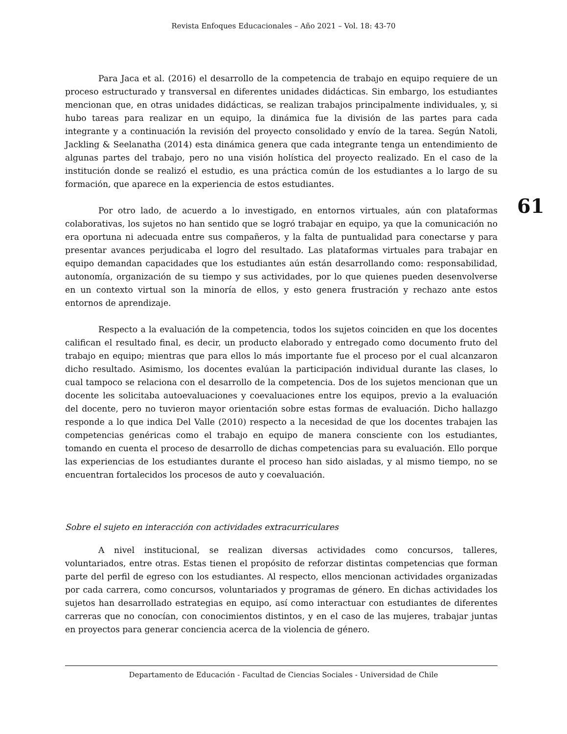Revista Enfoques Educacionales – Año 2021 – Vol. 18: 43-70
Para Jaca et al. (2016) el desarrollo de la competencia de trabajo en equipo requiere de un proceso estructurado y transversal en diferentes unidades didácticas. Sin embargo, los estudiantes mencionan que, en otras unidades didácticas, se realizan trabajos principalmente individuales, y, si hubo tareas para realizar en un equipo, la dinámica fue la división de las partes para cada integrante y a continuación la revisión del proyecto consolidado y envío de la tarea. Según Natoli, Jackling & Seelanatha (2014) esta dinámica genera que cada integrante tenga un entendimiento de algunas partes del trabajo, pero no una visión holística del proyecto realizado. En el caso de la institución donde se realizó el estudio, es una práctica común de los estudiantes a lo largo de su formación, que aparece en la experiencia de estos estudiantes.
Por otro lado, de acuerdo a lo investigado, en entornos virtuales, aún con plataformas colaborativas, los sujetos no han sentido que se logró trabajar en equipo, ya que la comunicación no era oportuna ni adecuada entre sus compañeros, y la falta de puntualidad para conectarse y para presentar avances perjudicaba el logro del resultado. Las plataformas virtuales para trabajar en equipo demandan capacidades que los estudiantes aún están desarrollando como: responsabilidad, autonomía, organización de su tiempo y sus actividades, por lo que quienes pueden desenvolverse en un contexto virtual son la minoría de ellos, y esto genera frustración y rechazo ante estos entornos de aprendizaje.
Respecto a la evaluación de la competencia, todos los sujetos coinciden en que los docentes califican el resultado final, es decir, un producto elaborado y entregado como documento fruto del trabajo en equipo; mientras que para ellos lo más importante fue el proceso por el cual alcanzaron dicho resultado. Asimismo, los docentes evalúan la participación individual durante las clases, lo cual tampoco se relaciona con el desarrollo de la competencia. Dos de los sujetos mencionan que un docente les solicitaba autoevaluaciones y coevaluaciones entre los equipos, previo a la evaluación del docente, pero no tuvieron mayor orientación sobre estas formas de evaluación. Dicho hallazgo responde a lo que indica Del Valle (2010) respecto a la necesidad de que los docentes trabajen las competencias genéricas como el trabajo en equipo de manera consciente con los estudiantes, tomando en cuenta el proceso de desarrollo de dichas competencias para su evaluación. Ello porque las experiencias de los estudiantes durante el proceso han sido aisladas, y al mismo tiempo, no se encuentran fortalecidos los procesos de auto y coevaluación.
Sobre el sujeto en interacción con actividades extracurriculares
A nivel institucional, se realizan diversas actividades como concursos, talleres, voluntariados, entre otras. Estas tienen el propósito de reforzar distintas competencias que forman parte del perfil de egreso con los estudiantes. Al respecto, ellos mencionan actividades organizadas por cada carrera, como concursos, voluntariados y programas de género. En dichas actividades los sujetos han desarrollado estrategias en equipo, así como interactuar con estudiantes de diferentes carreras que no conocían, con conocimientos distintos, y en el caso de las mujeres, trabajar juntas en proyectos para generar conciencia acerca de la violencia de género.
61
Departamento de Educación - Facultad de Ciencias Sociales - Universidad de Chile